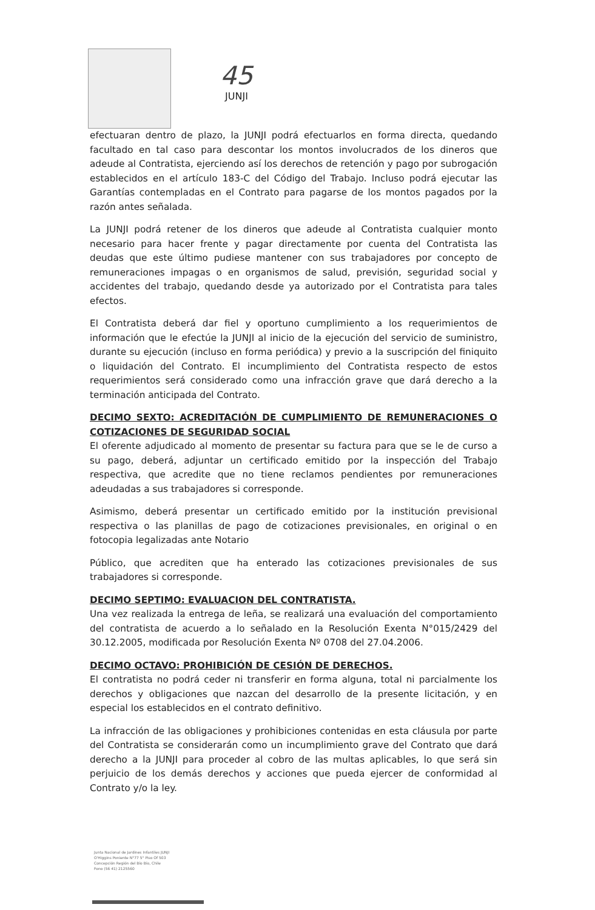45
JUNJI
efectuaran dentro de plazo, la JUNJI podrá efectuarlos en forma directa, quedando facultado en tal caso para descontar los montos involucrados de los dineros que adeude al Contratista, ejerciendo así los derechos de retención y pago por subrogación establecidos en el artículo 183-C del Código del Trabajo. Incluso podrá ejecutar las Garantías contempladas en el Contrato para pagarse de los montos pagados por la razón antes señalada.
La JUNJI podrá retener de los dineros que adeude al Contratista cualquier monto necesario para hacer frente y pagar directamente por cuenta del Contratista las deudas que este último pudiese mantener con sus trabajadores por concepto de remuneraciones impagas o en organismos de salud, previsión, seguridad social y accidentes del trabajo, quedando desde ya autorizado por el Contratista para tales efectos.
El Contratista deberá dar fiel y oportuno cumplimiento a los requerimientos de información que le efectúe la JUNJI al inicio de la ejecución del servicio de suministro, durante su ejecución (incluso en forma periódica) y previo a la suscripción del finiquito o liquidación del Contrato. El incumplimiento del Contratista respecto de estos requerimientos será considerado como una infracción grave que dará derecho a la terminación anticipada del Contrato.
DECIMO SEXTO: ACREDITACIÓN DE CUMPLIMIENTO DE REMUNERACIONES O COTIZACIONES DE SEGURIDAD SOCIAL
El oferente adjudicado al momento de presentar su factura para que se le de curso a su pago, deberá, adjuntar un certificado emitido por la inspección del Trabajo respectiva, que acredite que no tiene reclamos pendientes por remuneraciones adeudadas a sus trabajadores si corresponde.
Asimismo, deberá presentar un certificado emitido por la institución previsional respectiva o las planillas de pago de cotizaciones previsionales, en original o en fotocopia legalizadas ante Notario
Público, que acrediten que ha enterado las cotizaciones previsionales de sus trabajadores si corresponde.
DECIMO SEPTIMO: EVALUACION DEL CONTRATISTA.
Una vez realizada la entrega de leña, se realizará una evaluación del comportamiento del contratista de acuerdo a lo señalado en la Resolución Exenta N°015/2429 del 30.12.2005, modificada por Resolución Exenta Nº 0708 del 27.04.2006.
DECIMO OCTAVO: PROHIBICIÓN DE CESIÓN DE DERECHOS.
El contratista no podrá ceder ni transferir en forma alguna, total ni parcialmente los derechos y obligaciones que nazcan del desarrollo de la presente licitación, y en especial los establecidos en el contrato definitivo.
La infracción de las obligaciones y prohibiciones contenidas en esta cláusula por parte del Contratista se considerarán como un incumplimiento grave del Contrato que dará derecho a la JUNJI para proceder al cobro de las multas aplicables, lo que será sin perjuicio de los demás derechos y acciones que pueda ejercer de conformidad al Contrato y/o la ley.
Junta Nacional de Jardines Infantiles JUNJI
O'Higgins Poniente N°77 5° Piso Of 503
Concepción Región del Bío Bío, Chile
Fono (56 41) 2125560